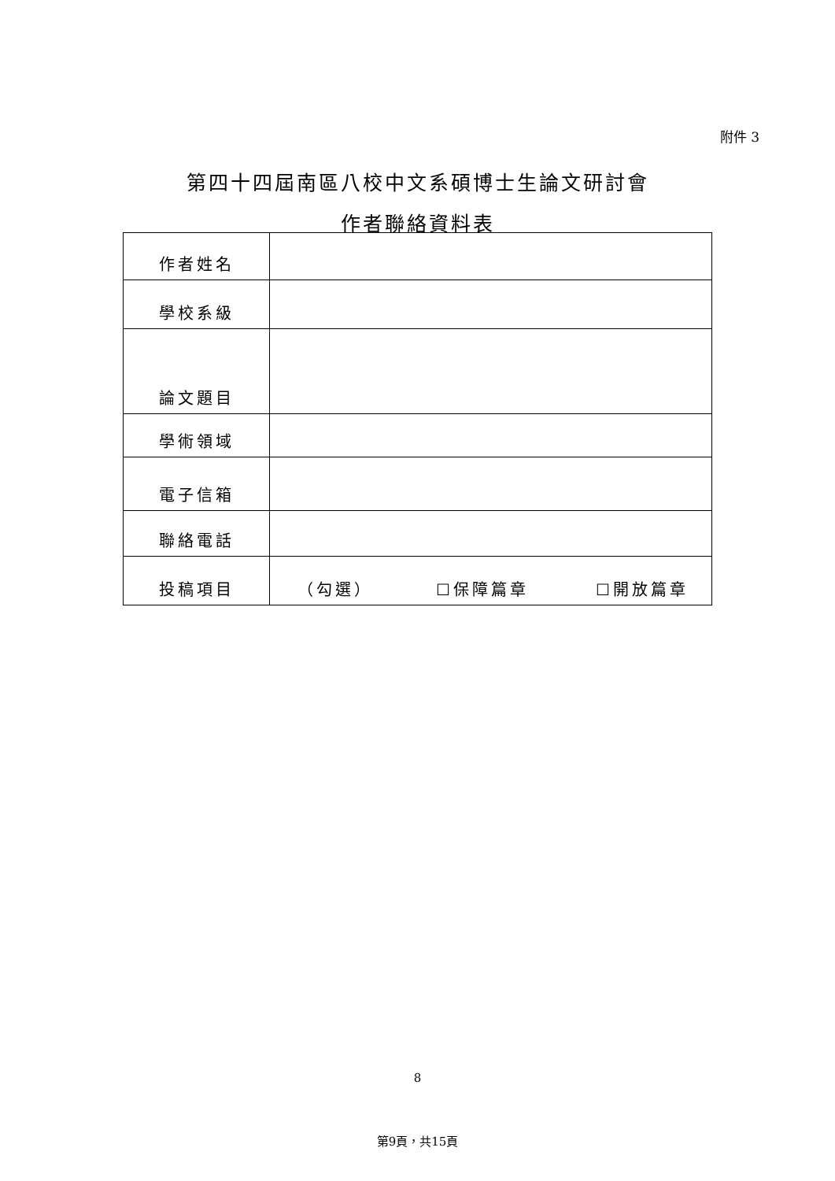附件 3
第四十四屆南區八校中文系碩博士生論文研討會
作者聯絡資料表
| 作者姓名 | |
| 學校系級 | |
| 論文題目 | |
| 學術領域 | |
| 電子信箱 | |
| 聯絡電話 | |
| 投稿項目 | （勾選） ☐保障篇章 ☐開放篇章 |
8
第9頁，共15頁